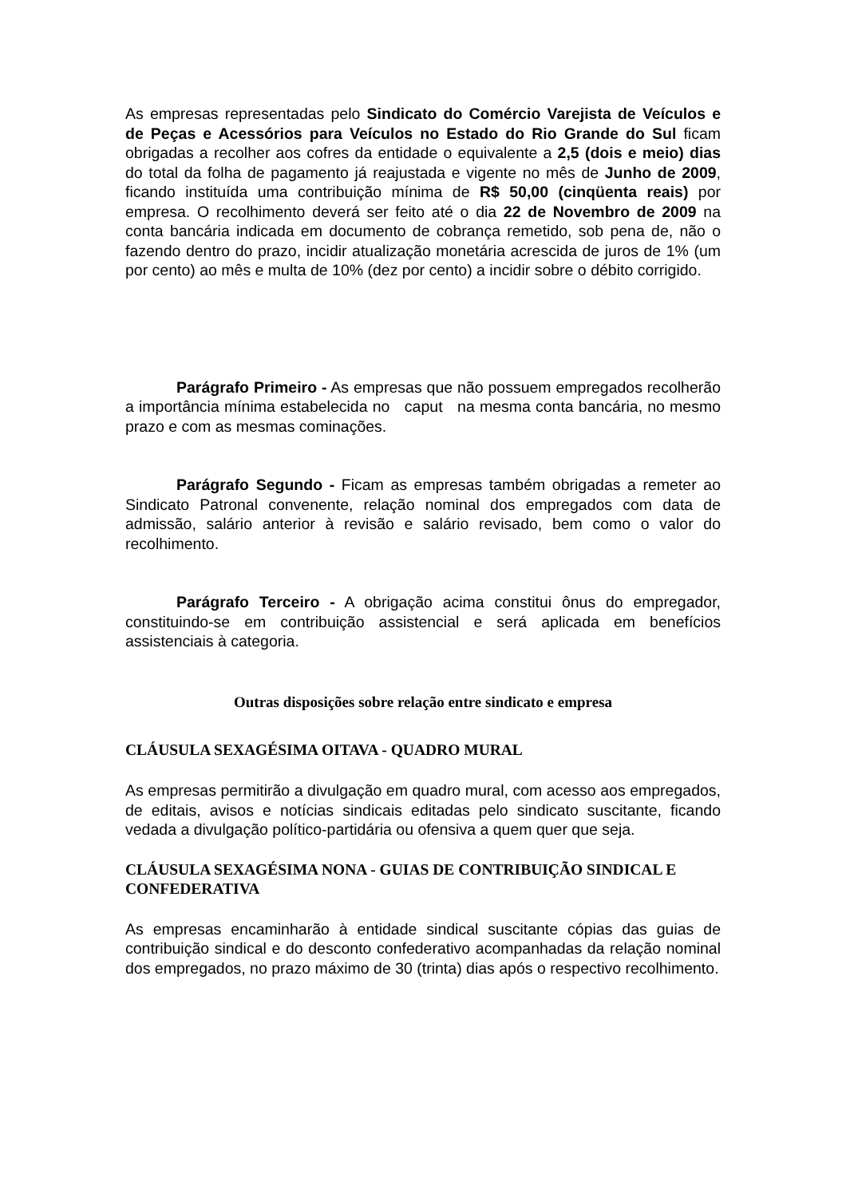As empresas representadas pelo Sindicato do Comércio Varejista de Veículos e de Peças e Acessórios para Veículos no Estado do Rio Grande do Sul ficam obrigadas a recolher aos cofres da entidade o equivalente a 2,5 (dois e meio) dias do total da folha de pagamento já reajustada e vigente no mês de Junho de 2009, ficando instituída uma contribuição mínima de R$ 50,00 (cinqüenta reais) por empresa. O recolhimento deverá ser feito até o dia 22 de Novembro de 2009 na conta bancária indicada em documento de cobrança remetido, sob pena de, não o fazendo dentro do prazo, incidir atualização monetária acrescida de juros de 1% (um por cento) ao mês e multa de 10% (dez por cento) a incidir sobre o débito corrigido.
Parágrafo Primeiro - As empresas que não possuem empregados recolherão a importância mínima estabelecida no caput na mesma conta bancária, no mesmo prazo e com as mesmas cominações.
Parágrafo Segundo - Ficam as empresas também obrigadas a remeter ao Sindicato Patronal convenente, relação nominal dos empregados com data de admissão, salário anterior à revisão e salário revisado, bem como o valor do recolhimento.
Parágrafo Terceiro - A obrigação acima constitui ônus do empregador, constituindo-se em contribuição assistencial e será aplicada em benefícios assistenciais à categoria.
Outras disposições sobre relação entre sindicato e empresa
CLÁUSULA SEXAGÉSIMA OITAVA - QUADRO MURAL
As empresas permitirão a divulgação em quadro mural, com acesso aos empregados, de editais, avisos e notícias sindicais editadas pelo sindicato suscitante, ficando vedada a divulgação político-partidária ou ofensiva a quem quer que seja.
CLÁUSULA SEXAGÉSIMA NONA - GUIAS DE CONTRIBUIÇÃO SINDICAL E CONFEDERATIVA
As empresas encaminharão à entidade sindical suscitante cópias das guias de contribuição sindical e do desconto confederativo acompanhadas da relação nominal dos empregados, no prazo máximo de 30 (trinta) dias após o respectivo recolhimento.